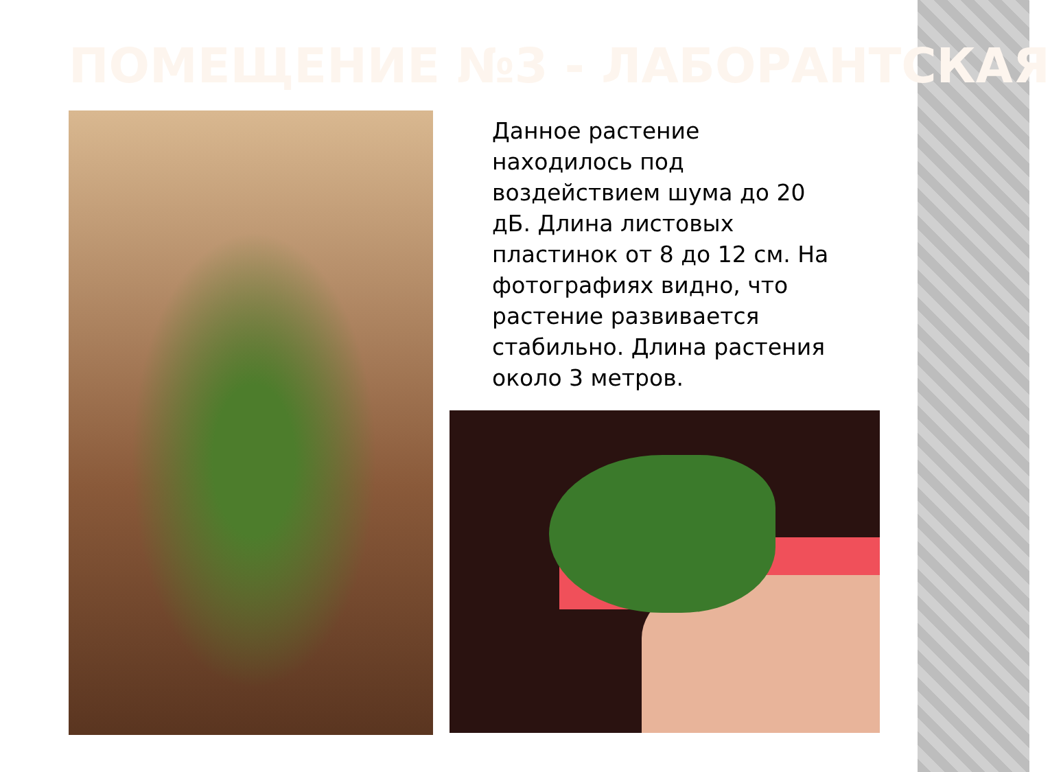ПОМЕЩЕНИЕ №3 - ЛАБОРАНТСКАЯ
Данное растение находилось под воздействием шума до 20 дБ. Длина листовых пластинок от 8 до 12 см. На фотографиях видно, что растение развивается стабильно. Длина растения около 3 метров.